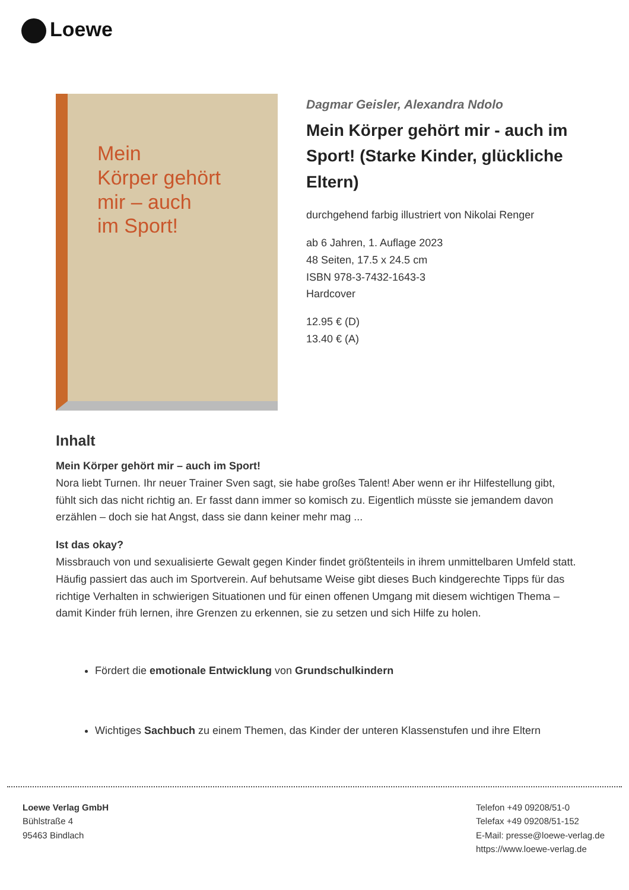Loewe
Mein
Körper gehört
mir – auch
im Sport!
Dagmar Geisler, Alexandra Ndolo
Mein Körper gehört mir - auch im Sport! (Starke Kinder, glückliche Eltern)
durchgehend farbig illustriert von Nikolai Renger
ab 6 Jahren, 1. Auflage 2023
48 Seiten, 17.5 x 24.5 cm
ISBN 978-3-7432-1643-3
Hardcover
12.95 € (D)
13.40 € (A)
Inhalt
Mein Körper gehört mir – auch im Sport!
Nora liebt Turnen. Ihr neuer Trainer Sven sagt, sie habe großes Talent! Aber wenn er ihr Hilfestellung gibt, fühlt sich das nicht richtig an. Er fasst dann immer so komisch zu. Eigentlich müsste sie jemandem davon erzählen – doch sie hat Angst, dass sie dann keiner mehr mag ...
Ist das okay?
Missbrauch von und sexualisierte Gewalt gegen Kinder findet größtenteils in ihrem unmittelbaren Umfeld statt. Häufig passiert das auch im Sportverein. Auf behutsame Weise gibt dieses Buch kindgerechte Tipps für das richtige Verhalten in schwierigen Situationen und für einen offenen Umgang mit diesem wichtigen Thema – damit Kinder früh lernen, ihre Grenzen zu erkennen, sie zu setzen und sich Hilfe zu holen.
Fördert die emotionale Entwicklung von Grundschulkindern
Wichtiges Sachbuch zu einem Themen, das Kinder der unteren Klassenstufen und ihre Eltern
Loewe Verlag GmbH
Bühlstraße 4
95463 Bindlach
Telefon +49 09208/51-0
Telefax +49 09208/51-152
E-Mail: presse@loewe-verlag.de
https://www.loewe-verlag.de